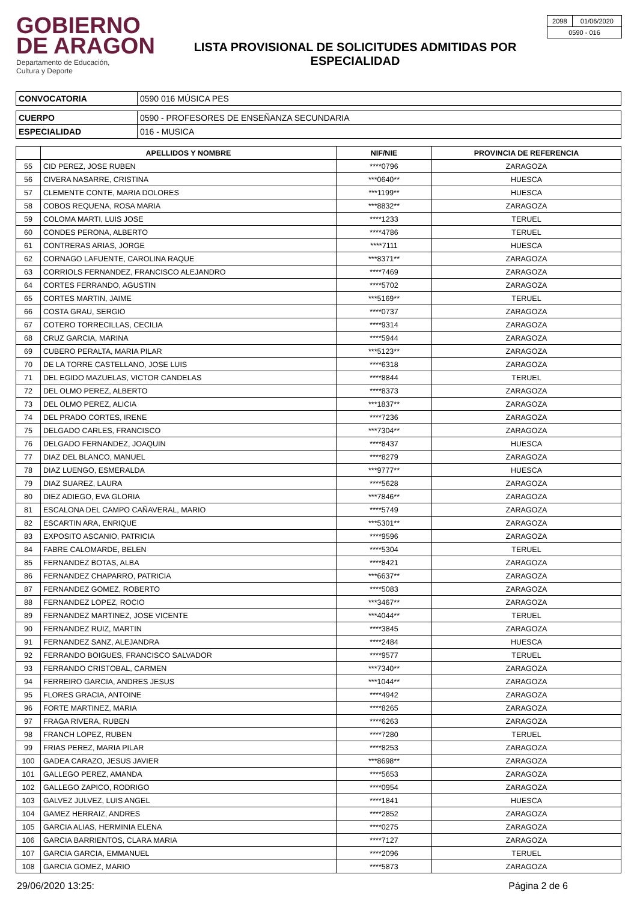GOBIERNO
DE ARAGON
Departamento de Educación,
Cultura y Deporte
LISTA PROVISIONAL DE SOLICITUDES ADMITIDAS POR
ESPECIALIDAD
| 2098 | 01/06/2020 |
| 0590 - 016 | |
| CONVOCATORIA | 0590 016 MÚSICA PES |
| CUERPO | 0590 - PROFESORES DE ENSEÑANZA SECUNDARIA |
| ESPECIALIDAD | 016 - MUSICA |
| | APELLIDOS Y NOMBRE | NIF/NIE | PROVINCIA DE REFERENCIA |
| --- | --- | --- | --- |
| 55 | CID PEREZ, JOSE RUBEN | ****0796 | ZARAGOZA |
| 56 | CIVERA NASARRE, CRISTINA | ***0640** | HUESCA |
| 57 | CLEMENTE CONTE, MARIA DOLORES | ***1199** | HUESCA |
| 58 | COBOS REQUENA, ROSA MARIA | ***8832** | ZARAGOZA |
| 59 | COLOMA MARTI, LUIS JOSE | ****1233 | TERUEL |
| 60 | CONDES PERONA, ALBERTO | ****4786 | TERUEL |
| 61 | CONTRERAS ARIAS, JORGE | ****7111 | HUESCA |
| 62 | CORNAGO LAFUENTE, CAROLINA RAQUE | ***8371** | ZARAGOZA |
| 63 | CORRIOLS FERNANDEZ, FRANCISCO ALEJANDRO | ****7469 | ZARAGOZA |
| 64 | CORTES FERRANDO, AGUSTIN | ****5702 | ZARAGOZA |
| 65 | CORTES MARTIN, JAIME | ***5169** | TERUEL |
| 66 | COSTA GRAU, SERGIO | ****0737 | ZARAGOZA |
| 67 | COTERO TORRECILLAS, CECILIA | ****9314 | ZARAGOZA |
| 68 | CRUZ GARCIA, MARINA | ****5944 | ZARAGOZA |
| 69 | CUBERO PERALTA, MARIA PILAR | ***5123** | ZARAGOZA |
| 70 | DE LA TORRE CASTELLANO, JOSE LUIS | ****6318 | ZARAGOZA |
| 71 | DEL EGIDO MAZUELAS, VICTOR CANDELAS | ****8844 | TERUEL |
| 72 | DEL OLMO PEREZ, ALBERTO | ****8373 | ZARAGOZA |
| 73 | DEL OLMO PEREZ, ALICIA | ***1837** | ZARAGOZA |
| 74 | DEL PRADO CORTES, IRENE | ****7236 | ZARAGOZA |
| 75 | DELGADO CARLES, FRANCISCO | ***7304** | ZARAGOZA |
| 76 | DELGADO FERNANDEZ, JOAQUIN | ****8437 | HUESCA |
| 77 | DIAZ DEL BLANCO, MANUEL | ****8279 | ZARAGOZA |
| 78 | DIAZ LUENGO, ESMERALDA | ***9777** | HUESCA |
| 79 | DIAZ SUAREZ, LAURA | ****5628 | ZARAGOZA |
| 80 | DIEZ ADIEGO, EVA GLORIA | ***7846** | ZARAGOZA |
| 81 | ESCALONA DEL CAMPO CAÑAVERAL, MARIO | ****5749 | ZARAGOZA |
| 82 | ESCARTIN ARA, ENRIQUE | ***5301** | ZARAGOZA |
| 83 | EXPOSITO ASCANIO, PATRICIA | ****9596 | ZARAGOZA |
| 84 | FABRE CALOMARDE, BELEN | ****5304 | TERUEL |
| 85 | FERNANDEZ BOTAS, ALBA | ****8421 | ZARAGOZA |
| 86 | FERNANDEZ CHAPARRO, PATRICIA | ***6637** | ZARAGOZA |
| 87 | FERNANDEZ GOMEZ, ROBERTO | ****5083 | ZARAGOZA |
| 88 | FERNANDEZ LOPEZ, ROCIO | ***3467** | ZARAGOZA |
| 89 | FERNANDEZ MARTINEZ, JOSE VICENTE | ***4044** | TERUEL |
| 90 | FERNANDEZ RUIZ, MARTIN | ****3845 | ZARAGOZA |
| 91 | FERNANDEZ SANZ, ALEJANDRA | ****2484 | HUESCA |
| 92 | FERRANDO BOIGUES, FRANCISCO SALVADOR | ****9577 | TERUEL |
| 93 | FERRANDO CRISTOBAL, CARMEN | ***7340** | ZARAGOZA |
| 94 | FERREIRO GARCIA, ANDRES JESUS | ***1044** | ZARAGOZA |
| 95 | FLORES GRACIA, ANTOINE | ****4942 | ZARAGOZA |
| 96 | FORTE MARTINEZ, MARIA | ****8265 | ZARAGOZA |
| 97 | FRAGA RIVERA, RUBEN | ****6263 | ZARAGOZA |
| 98 | FRANCH LOPEZ, RUBEN | ****7280 | TERUEL |
| 99 | FRIAS PEREZ, MARIA PILAR | ****8253 | ZARAGOZA |
| 100 | GADEA CARAZO, JESUS JAVIER | ***8698** | ZARAGOZA |
| 101 | GALLEGO PEREZ, AMANDA | ****5653 | ZARAGOZA |
| 102 | GALLEGO ZAPICO, RODRIGO | ****0954 | ZARAGOZA |
| 103 | GALVEZ JULVEZ, LUIS ANGEL | ****1841 | HUESCA |
| 104 | GAMEZ HERRAIZ, ANDRES | ****2852 | ZARAGOZA |
| 105 | GARCIA ALIAS, HERMINIA ELENA | ****0275 | ZARAGOZA |
| 106 | GARCIA BARRIENTOS, CLARA MARIA | ****7127 | ZARAGOZA |
| 107 | GARCIA GARCIA, EMMANUEL | ****2096 | TERUEL |
| 108 | GARCIA GOMEZ, MARIO | ****5873 | ZARAGOZA |
29/06/2020 13:25: Página 2 de 6